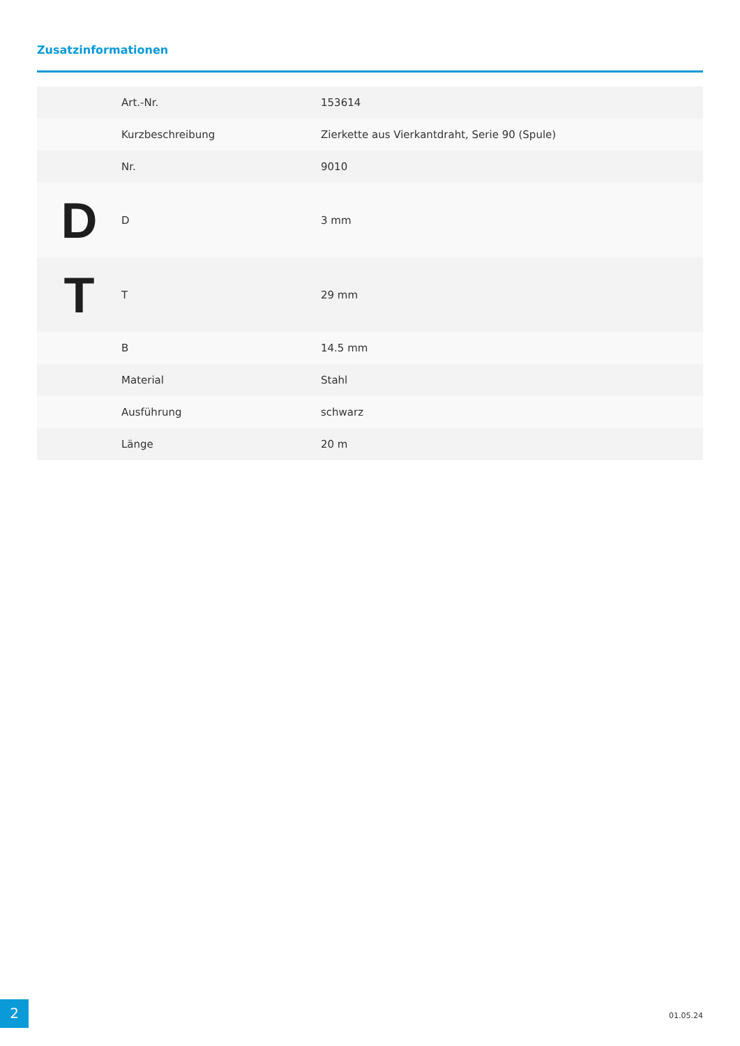Zusatzinformationen
| | Art.-Nr. | 153614 |
| | Kurzbeschreibung | Zierkette aus Vierkantdraht, Serie 90 (Spule) |
| | Nr. | 9010 |
| D | D | 3 mm |
| T | T | 29 mm |
| | B | 14.5 mm |
| | Material | Stahl |
| | Ausführung | schwarz |
| | Länge | 20 m |
2 01.05.24